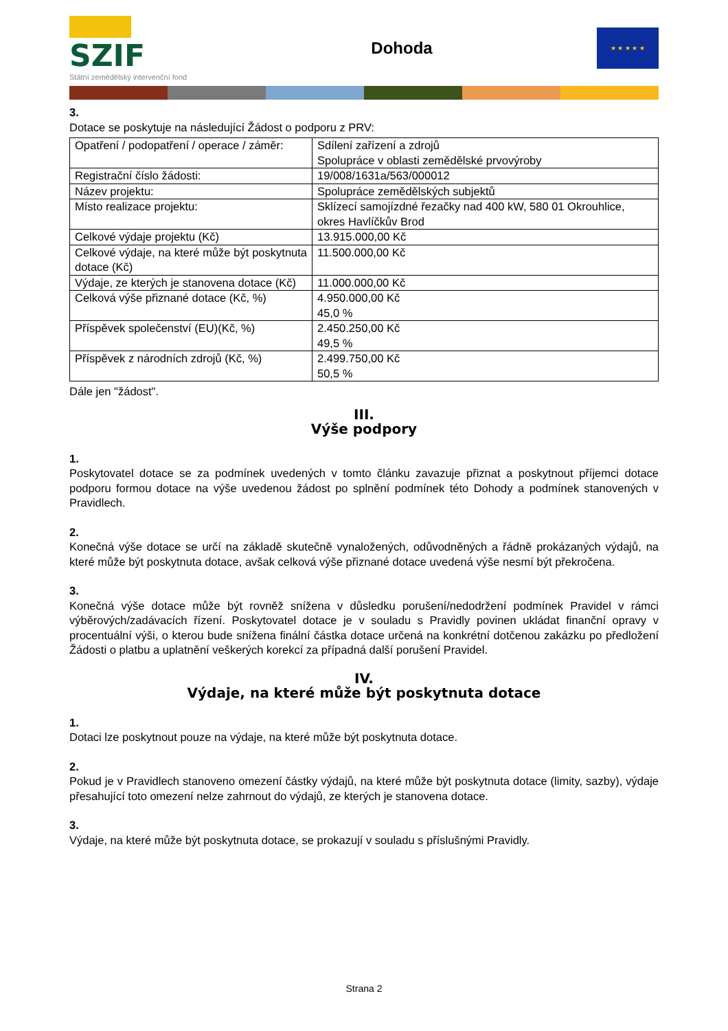SZIF
Státní zemědělský intervenční fond
Dohoda
★ ★ ★ ★ ★
3.
Dotace se poskytuje na následující Žádost o podporu z PRV:
| Opatření / podopatření / operace / záměr: | Sdílení zařízení a zdrojů Spolupráce v oblasti zemědělské prvovýroby |
| Registrační číslo žádosti: | 19/008/1631a/563/000012 |
| Název projektu: | Spolupráce zemědělských subjektů |
| Místo realizace projektu: | Sklízecí samojízdné řezačky nad 400 kW, 580 01 Okrouhlice, okres Havlíčkův Brod |
| Celkové výdaje projektu (Kč) | 13.915.000,00 Kč |
| Celkové výdaje, na které může být poskytnuta dotace (Kč) | 11.500.000,00 Kč |
| Výdaje, ze kterých je stanovena dotace (Kč) | 11.000.000,00 Kč |
| Celková výše přiznané dotace (Kč, %) | 4.950.000,00 Kč 45,0 % |
| Příspěvek společenství (EU)(Kč, %) | 2.450.250,00 Kč 49,5 % |
| Příspěvek z národních zdrojů (Kč, %) | 2.499.750,00 Kč 50,5 % |
Dále jen "žádost".
III.
Výše podpory
1.
Poskytovatel dotace se za podmínek uvedených v tomto článku zavazuje přiznat a poskytnout příjemci dotace podporu formou dotace na výše uvedenou žádost po splnění podmínek této Dohody a podmínek stanovených v Pravidlech.
2.
Konečná výše dotace se určí na základě skutečně vynaložených, odůvodněných a řádně prokázaných výdajů, na které může být poskytnuta dotace, avšak celková výše přiznané dotace uvedená výše nesmí být překročena.
3.
Konečná výše dotace může být rovněž snížena v důsledku porušení/nedodržení podmínek Pravidel v rámci výběrových/zadávacích řízení. Poskytovatel dotace je v souladu s Pravidly povinen ukládat finanční opravy v procentuální výši, o kterou bude snížena finální částka dotace určená na konkrétní dotčenou zakázku po předložení Žádosti o platbu a uplatnění veškerých korekcí za případná další porušení Pravidel.
IV.
Výdaje, na které může být poskytnuta dotace
1.
Dotaci lze poskytnout pouze na výdaje, na které může být poskytnuta dotace.
2.
Pokud je v Pravidlech stanoveno omezení částky výdajů, na které může být poskytnuta dotace (limity, sazby), výdaje přesahující toto omezení nelze zahrnout do výdajů, ze kterých je stanovena dotace.
3.
Výdaje, na které může být poskytnuta dotace, se prokazují v souladu s příslušnými Pravidly.
Strana 2